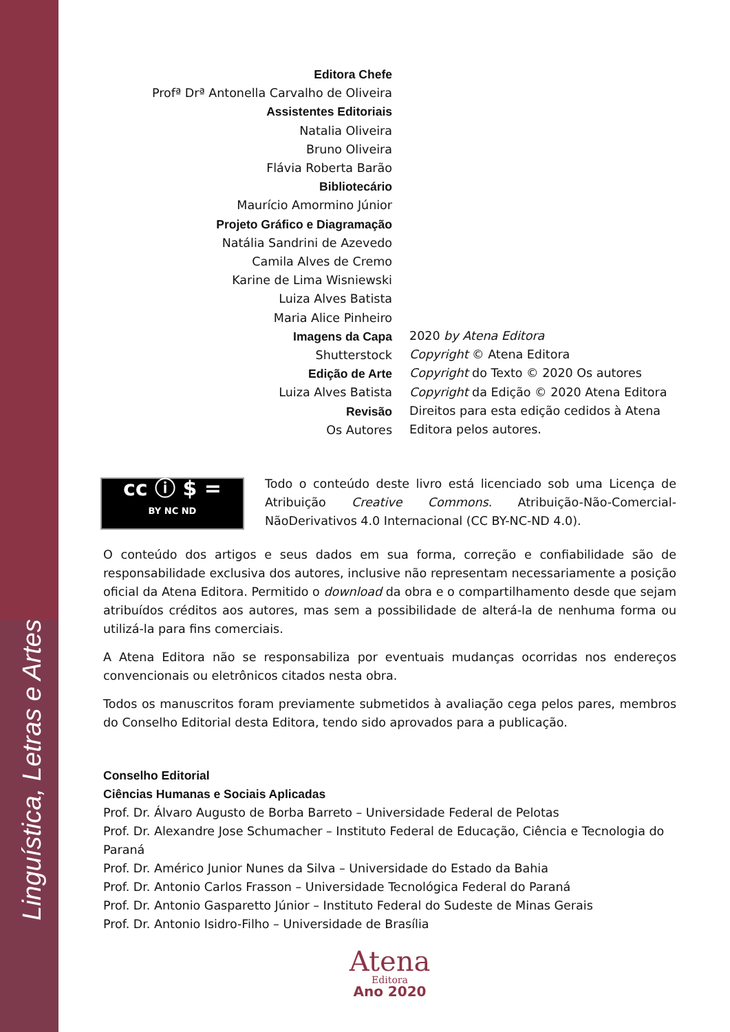Linguística, Letras e Artes
Editora Chefe
Profª Drª Antonella Carvalho de Oliveira
Assistentes Editoriais
Natalia Oliveira
Bruno Oliveira
Flávia Roberta Barão
Bibliotecário
Maurício Amormino Júnior
Projeto Gráfico e Diagramação
Natália Sandrini de Azevedo
Camila Alves de Cremo
Karine de Lima Wisniewski
Luiza Alves Batista
Maria Alice Pinheiro
Imagens da Capa
Shutterstock
Edição de Arte
Luiza Alves Batista
Revisão
Os Autores
2020 by Atena Editora
Copyright © Atena Editora
Copyright do Texto © 2020 Os autores
Copyright da Edição © 2020 Atena Editora
Direitos para esta edição cedidos à Atena Editora pelos autores.
cc ⓘ $ =
BY NC ND Todo o conteúdo deste livro está licenciado sob uma Licença de Atribuição Creative Commons. Atribuição-Não-Comercial-NãoDerivativos 4.0 Internacional (CC BY-NC-ND 4.0).
O conteúdo dos artigos e seus dados em sua forma, correção e confiabilidade são de responsabilidade exclusiva dos autores, inclusive não representam necessariamente a posição oficial da Atena Editora. Permitido o download da obra e o compartilhamento desde que sejam atribuídos créditos aos autores, mas sem a possibilidade de alterá-la de nenhuma forma ou utilizá-la para fins comerciais.
A Atena Editora não se responsabiliza por eventuais mudanças ocorridas nos endereços convencionais ou eletrônicos citados nesta obra.
Todos os manuscritos foram previamente submetidos à avaliação cega pelos pares, membros do Conselho Editorial desta Editora, tendo sido aprovados para a publicação.
Conselho Editorial
Ciências Humanas e Sociais Aplicadas
Prof. Dr. Álvaro Augusto de Borba Barreto – Universidade Federal de Pelotas
Prof. Dr. Alexandre Jose Schumacher – Instituto Federal de Educação, Ciência e Tecnologia do Paraná
Prof. Dr. Américo Junior Nunes da Silva – Universidade do Estado da Bahia
Prof. Dr. Antonio Carlos Frasson – Universidade Tecnológica Federal do Paraná
Prof. Dr. Antonio Gasparetto Júnior – Instituto Federal do Sudeste de Minas Gerais
Prof. Dr. Antonio Isidro-Filho – Universidade de Brasília
Atena
Editora
Ano 2020